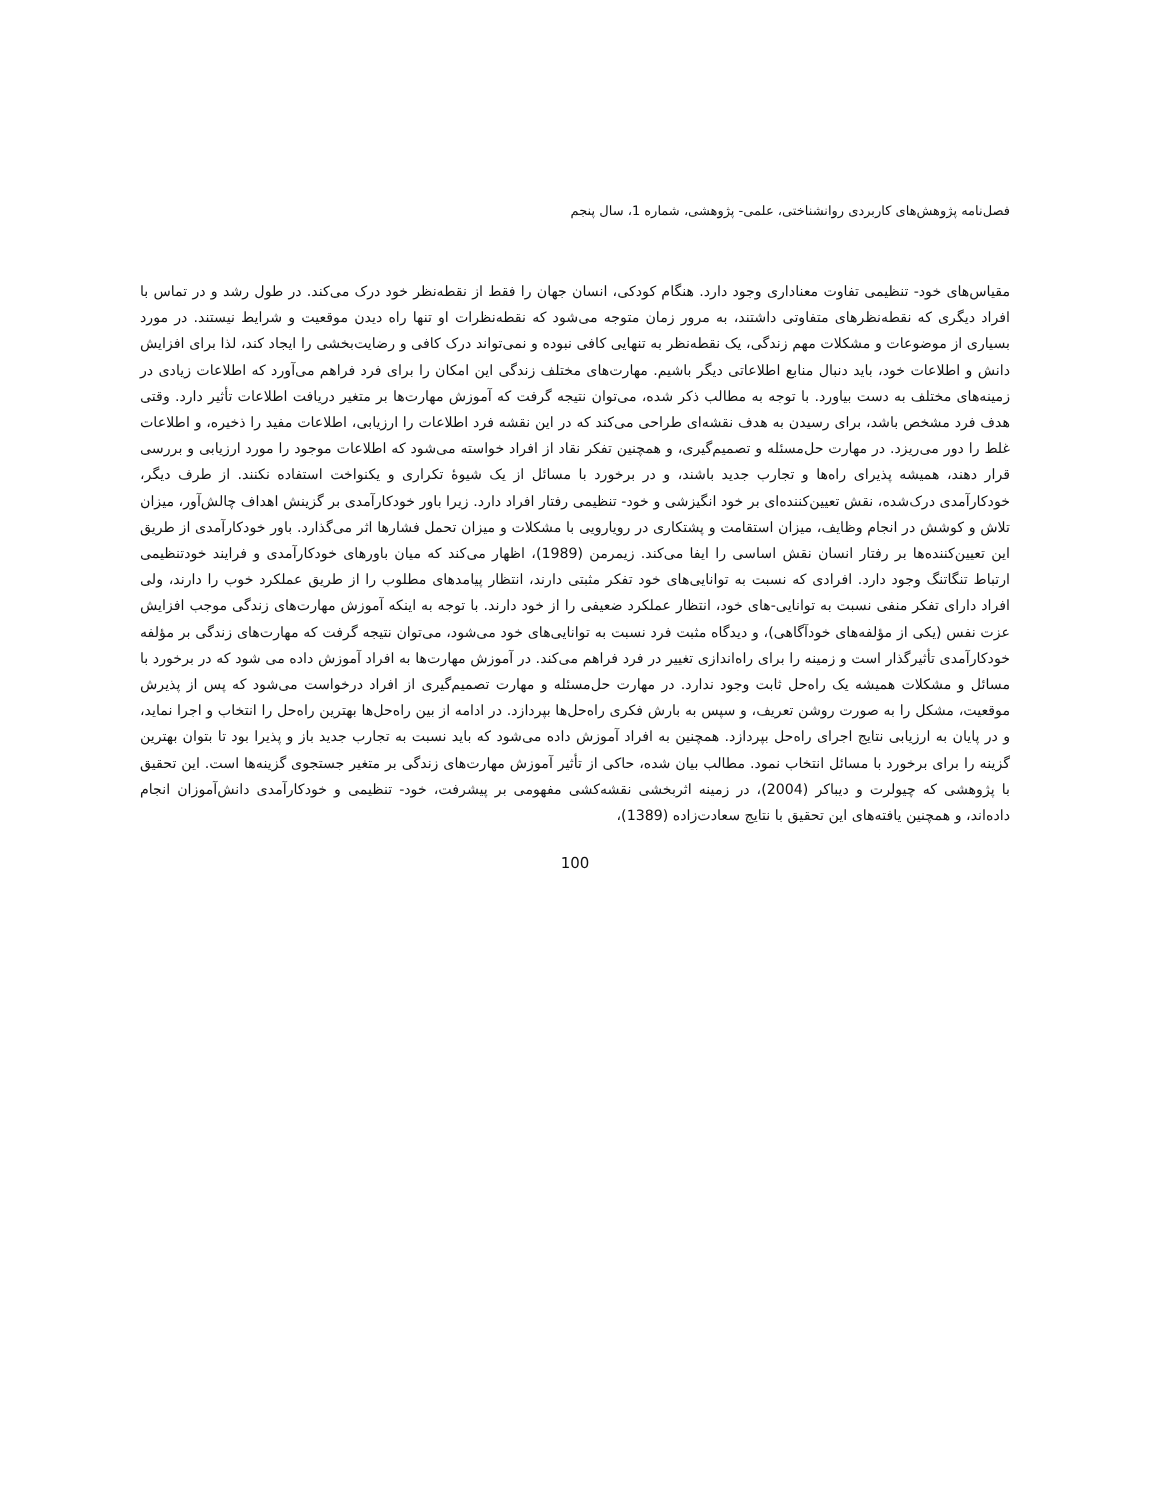فصل‌نامه پژوهش‌های کاربردی روانشناختی، علمی- پژوهشی، شماره 1، سال پنجم
مقیاس‌های خود- تنظیمی تفاوت معناداری وجود دارد. هنگام کودکی، انسان جهان را فقط از نقطه‌نظر خود درک می‌کند. در طول رشد و در تماس با افراد دیگری که نقطه‌نظرهای متفاوتی داشتند، به مرور زمان متوجه می‌شود که نقطه‌نظرات او تنها راه دیدن موقعیت و شرایط نیستند. در مورد بسیاری از موضوعات و مشکلات مهم زندگی، یک نقطه‌نظر به تنهایی کافی نبوده و نمی‌تواند درک کافی و رضایت‌بخشی را ایجاد کند، لذا برای افزایش دانش و اطلاعات خود، باید دنبال منابع اطلاعاتی دیگر باشیم. مهارت‌های مختلف زندگی این امکان را برای فرد فراهم می‌آورد که اطلاعات زیادی در زمینه‌های مختلف به دست بیاورد. با توجه به مطالب ذکر شده، می‌توان نتیجه گرفت که آموزش مهارت‌ها بر متغیر دریافت اطلاعات تأثیر دارد. وقتی هدف فرد مشخص باشد، برای رسیدن به هدف نقشه‌ای طراحی می‌کند که در این نقشه فرد اطلاعات را ارزیابی، اطلاعات مفید را ذخیره، و اطلاعات غلط را دور می‌ریزد. در مهارت حل‌مسئله و تصمیم‌گیری، و همچنین تفکر نقاد از افراد خواسته می‌شود که اطلاعات موجود را مورد ارزیابی و بررسی قرار دهند، همیشه پذیرای راه‌ها و تجارب جدید باشند، و در برخورد با مسائل از یک شیوهٔ تکراری و یکنواخت استفاده نکنند. از طرف دیگر، خودکارآمدی درک‌شده، نقش تعیین‌کننده‌ای بر خود انگیزشی و خود- تنظیمی رفتار افراد دارد. زیرا باور خودکارآمدی بر گزینش اهداف چالش‌آور، میزان تلاش و کوشش در انجام وظایف، میزان استقامت و پشتکاری در رویارویی با مشکلات و میزان تحمل فشارها اثر می‌گذارد. باور خودکارآمدی از طریق این تعیین‌کننده‌ها بر رفتار انسان نقش اساسی را ایفا می‌کند. زیمرمن (1989)، اظهار می‌کند که میان باورهای خودکارآمدی و فرایند خودتنظیمی ارتباط تنگاتنگ وجود دارد. افرادی که نسبت به توانایی‌های خود تفکر مثبتی دارند، انتظار پیامدهای مطلوب را از طریق عملکرد خوب را دارند، ولی افراد دارای تفکر منفی نسبت به توانایی-های خود، انتظار عملکرد ضعیفی را از خود دارند. با توجه به اینکه آموزش مهارت‌های زندگی موجب افزایش عزت نفس (یکی از مؤلفه‌های خودآگاهی)، و دیدگاه مثبت فرد نسبت به توانایی‌های خود می‌شود، می‌توان نتیجه گرفت که مهارت‌های زندگی بر مؤلفه خودکارآمدی تأثیرگذار است و زمینه را برای راه‌اندازی تغییر در فرد فراهم می‌کند. در آموزش مهارت‌ها به افراد آموزش داده می شود که در برخورد با مسائل و مشکلات همیشه یک راه‌حل ثابت وجود ندارد. در مهارت حل‌مسئله و مهارت تصمیم‌گیری از افراد درخواست می‌شود که پس از پذیرش موقعیت، مشکل را به صورت روشن تعریف، و سپس به بارش فکری راه‌حل‌ها بپردازد. در ادامه از بین راه‌حل‌ها بهترین راه‌حل را انتخاب و اجرا نماید، و در پایان به ارزیابی نتایج اجرای راه‌حل بپردازد. همچنین به افراد آموزش داده می‌شود که باید نسبت به تجارب جدید باز و پذیرا بود تا بتوان بهترین گزینه را برای برخورد با مسائل انتخاب نمود. مطالب بیان شده، حاکی از تأثیر آموزش مهارت‌های زندگی بر متغیر جستجوی گزینه‌ها است. این تحقیق با پژوهشی که چیولرت و دیباکر (2004)، در زمینه اثربخشی نقشه‌کشی مفهومی بر پیشرفت، خود- تنظیمی و خودکارآمدی دانش‌آموزان انجام داده‌اند، و همچنین یافته‌های این تحقیق با نتایج سعادت‌زاده (1389)،
100